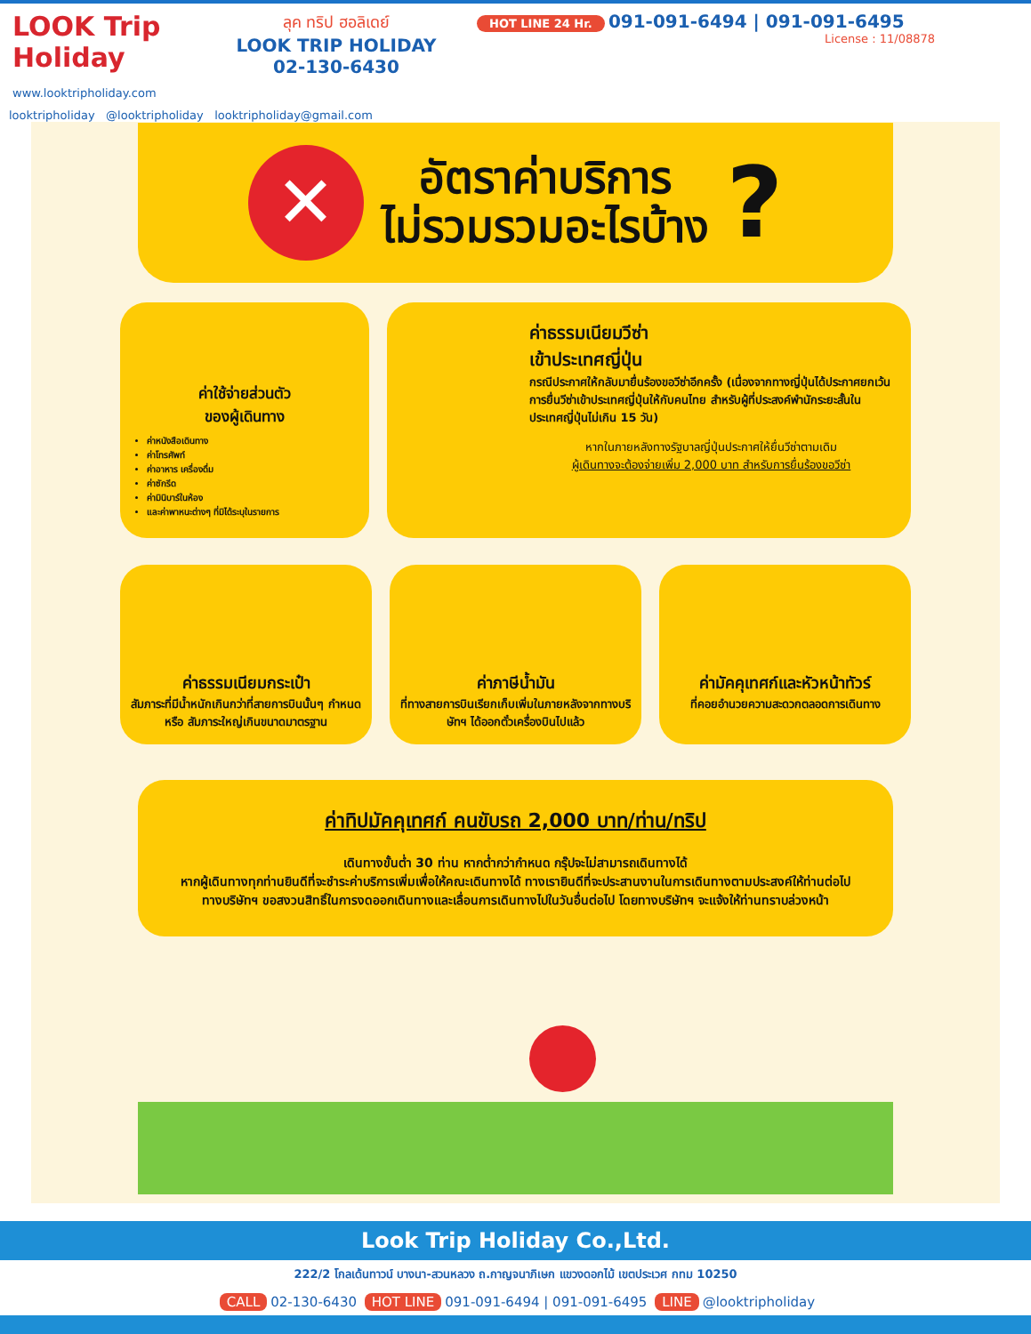LOOK Trip Holiday
www.looktripholiday.com
ลุค ทริป ฮอลิเดย์
LOOK TRIP HOLIDAY
02-130-6430
HOT LINE 24 Hr. 091-091-6494 | 091-091-6495
License : 11/08878
looktripholiday @looktripholiday looktripholiday@gmail.com
✕
อัตราค่าบริการ
ไม่รวมรวมอะไรบ้าง
?
ค่าใช้จ่ายส่วนตัว
ของผู้เดินทาง
ค่าหนังสือเดินทาง
ค่าโทรศัพท์
ค่าอาหาร เครื่องดื่ม
ค่าซักรีด
ค่ามินิบาร์ในห้อง
และค่าพาหนะต่างๆ ที่มิได้ระบุในรายการ
ค่าธรรมเนียมวีซ่า
เข้าประเทศญี่ปุ่น
กรณีประกาศให้กลับมายื่นร้องขอวีซ่าอีกครั้ง (เนื่องจากทางญี่ปุ่นได้ประกาศยกเว้นการยื่นวีซ่าเข้าประเทศญี่ปุ่นให้กับคนไทย สำหรับผู้ที่ประสงค์พำนักระยะสั้นในประเทศญี่ปุ่นไม่เกิน 15 วัน)
หากในภายหลังทางรัฐบาลญี่ปุ่นประกาศให้ยื่นวีซ่าตามเดิม
ผู้เดินทางจะต้องจ่ายเพิ่ม 2,000 บาท สำหรับการยื่นร้องขอวีซ่า
ค่าธรรมเนียมกระเป๋า
สัมภาระที่มีน้ำหนักเกินกว่าที่สายการบินนั้นๆ กำหนด หรือ สัมภาระใหญ่เกินขนาดมาตรฐาน
ค่าภาษีน้ำมัน
ที่ทางสายการบินเรียกเก็บเพิ่มในภายหลังจากทางบริษัทฯ ได้ออกตั๋วเครื่องบินไปแล้ว
ค่ามัคคุเทศก์และหัวหน้าทัวร์
ที่คอยอำนวยความสะดวกตลอดการเดินทาง
ค่าทิปมัคคุเทศก์ คนขับรถ 2,000 บาท/ท่าน/ทริป
เดินทางขั้นต่ำ 30 ท่าน หากต่ำกว่ากำหนด กรุ๊ปจะไม่สามารถเดินทางได้
หากผู้เดินทางทุกท่านยินดีที่จะชำระค่าบริการเพิ่มเพื่อให้คณะเดินทางได้ ทางเรายินดีที่จะประสานงานในการเดินทางตามประสงค์ให้ท่านต่อไป ทางบริษัทฯ ขอสงวนสิทธิ์ในการงดออกเดินทางและเลื่อนการเดินทางไปในวันอื่นต่อไป โดยทางบริษัทฯ จะแจ้งให้ท่านทราบล่วงหน้า
Look Trip Holiday Co.,Ltd.
222/2 โกลเด้นทาวน์ บางนา-สวนหลวง ถ.กาญจนาภิเษก แขวงดอกไม้ เขตประเวศ กทม 10250
CALL 02-130-6430 HOT LINE 091-091-6494 | 091-091-6495 LINE @looktripholiday